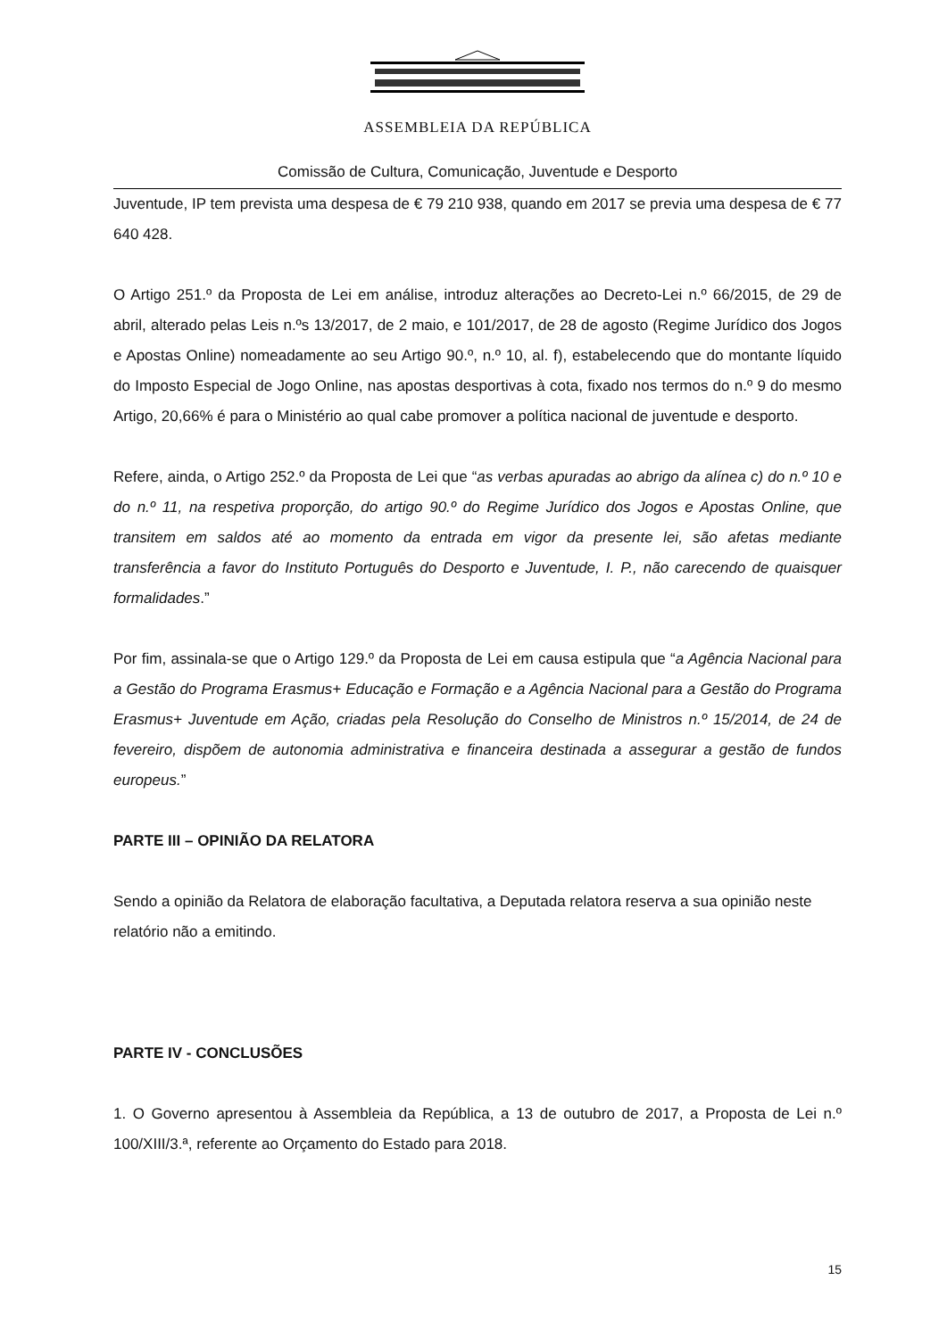ASSEMBLEIA DA REPÚBLICA
Comissão de Cultura, Comunicação, Juventude e Desporto
Juventude, IP tem prevista uma despesa de € 79 210 938, quando em 2017 se previa uma despesa de € 77 640 428.
O Artigo 251.º da Proposta de Lei em análise, introduz alterações ao Decreto-Lei n.º 66/2015, de 29 de abril, alterado pelas Leis n.ºs 13/2017, de 2 maio, e 101/2017, de 28 de agosto (Regime Jurídico dos Jogos e Apostas Online) nomeadamente ao seu Artigo 90.º, n.º 10, al. f), estabelecendo que do montante líquido do Imposto Especial de Jogo Online, nas apostas desportivas à cota, fixado nos termos do n.º 9 do mesmo Artigo, 20,66% é para o Ministério ao qual cabe promover a política nacional de juventude e desporto.
Refere, ainda, o Artigo 252.º da Proposta de Lei que “as verbas apuradas ao abrigo da alínea c) do n.º 10 e do n.º 11, na respetiva proporção, do artigo 90.º do Regime Jurídico dos Jogos e Apostas Online, que transitem em saldos até ao momento da entrada em vigor da presente lei, são afetas mediante transferência a favor do Instituto Português do Desporto e Juventude, I. P., não carecendo de quaisquer formalidades.”
Por fim, assinala-se que o Artigo 129.º da Proposta de Lei em causa estipula que “a Agência Nacional para a Gestão do Programa Erasmus+ Educação e Formação e a Agência Nacional para a Gestão do Programa Erasmus+ Juventude em Ação, criadas pela Resolução do Conselho de Ministros n.º 15/2014, de 24 de fevereiro, dispõem de autonomia administrativa e financeira destinada a assegurar a gestão de fundos europeus.”
PARTE III – OPINIÃO DA RELATORA
Sendo a opinião da Relatora de elaboração facultativa, a Deputada relatora reserva a sua opinião neste relatório não a emitindo.
PARTE IV - CONCLUSÕES
1. O Governo apresentou à Assembleia da República, a 13 de outubro de 2017, a Proposta de Lei n.º 100/XIII/3.ª, referente ao Orçamento do Estado para 2018.
15